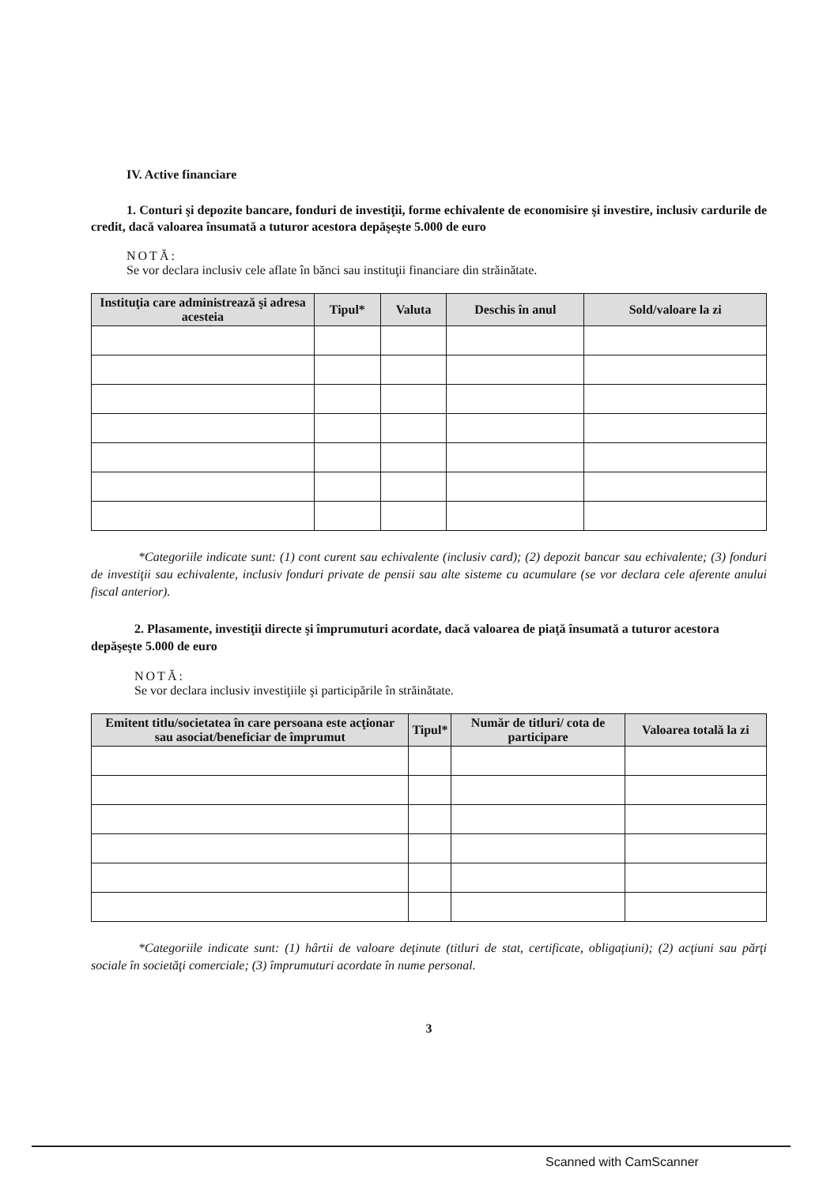IV. Active financiare
1. Conturi şi depozite bancare, fonduri de investiţii, forme echivalente de economisire şi investire, inclusiv cardurile de credit, dacă valoarea însumată a tuturor acestora depăşeşte 5.000 de euro
NOTĂ:
Se vor declara inclusiv cele aflate în bănci sau instituţii financiare din străinătate.
| Instituţia care administrează şi adresa acesteia | Tipul* | Valuta | Deschis în anul | Sold/valoare la zi |
| --- | --- | --- | --- | --- |
*Categoriile indicate sunt: (1) cont curent sau echivalente (inclusiv card); (2) depozit bancar sau echivalente; (3) fonduri de investiţii sau echivalente, inclusiv fonduri private de pensii sau alte sisteme cu acumulare (se vor declara cele aferente anului fiscal anterior).
2. Plasamente, investiţii directe şi împrumuturi acordate, dacă valoarea de piaţă însumată a tuturor acestora depăşeşte 5.000 de euro
NOTĂ:
Se vor declara inclusiv investiţiile şi participările în străinătate.
| Emitent titlu/societatea în care persoana este acţionar sau asociat/beneficiar de împrumut | Tipul* | Număr de titluri/ cota de participare | Valoarea totală la zi |
| --- | --- | --- | --- |
*Categoriile indicate sunt: (1) hârtii de valoare deţinute (titluri de stat, certificate, obligaţiuni); (2) acţiuni sau părţi sociale în societăţi comerciale; (3) împrumuturi acordate în nume personal.
3
Scanned with CamScanner